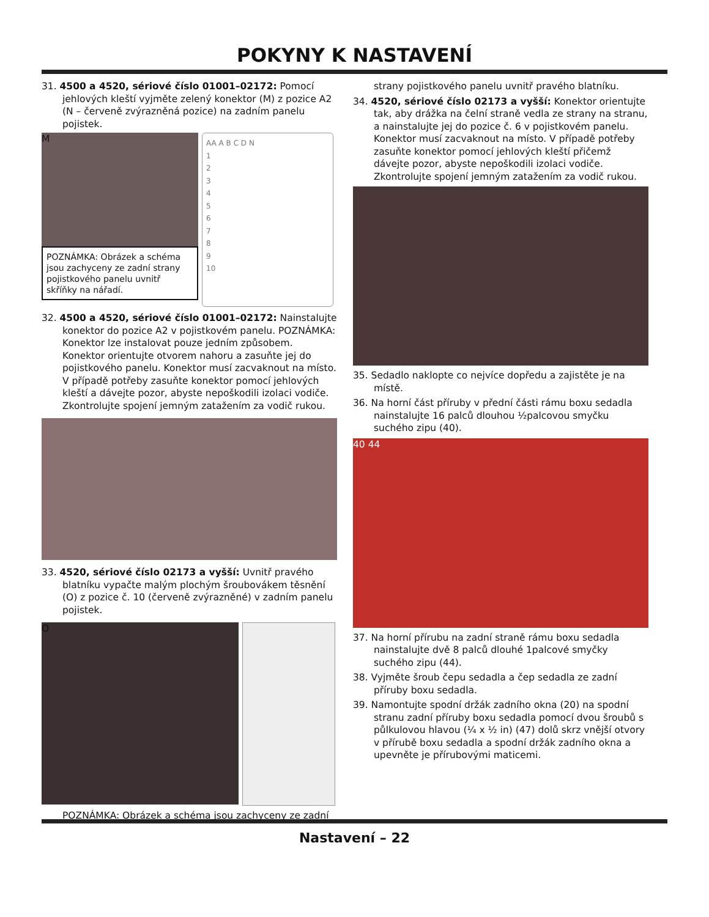POKYNY K NASTAVENÍ
31. 4500 a 4520, sériové číslo 01001–02172: Pomocí jehlových kleští vyjměte zelený konektor (M) z pozice A2 (N – červeně zvýrazněná pozice) na zadním panelu pojistek.
M
POZNÁMKA: Obrázek a schéma jsou zachyceny ze zadní strany pojistkového panelu uvnitř skříňky na nářadí.
AA A B C D N
1
2
3
4
5
6
7
8
9
10
32. 4500 a 4520, sériové číslo 01001–02172: Nainstalujte konektor do pozice A2 v pojistkovém panelu. POZNÁMKA: Konektor lze instalovat pouze jedním způsobem. Konektor orientujte otvorem nahoru a zasuňte jej do pojistkového panelu. Konektor musí zacvaknout na místo. V případě potřeby zasuňte konektor pomocí jehlových kleští a dávejte pozor, abyste nepoškodili izolaci vodiče. Zkontrolujte spojení jemným zatažením za vodič rukou.
33. 4520, sériové číslo 02173 a vyšší: Uvnitř pravého blatníku vypačte malým plochým šroubovákem těsnění (O) z pozice č. 10 (červeně zvýrazněné) v zadním panelu pojistek.
O
POZNÁMKA: Obrázek a schéma jsou zachyceny ze zadní
strany pojistkového panelu uvnitř pravého blatníku.
34. 4520, sériové číslo 02173 a vyšší: Konektor orientujte tak, aby drážka na čelní straně vedla ze strany na stranu, a nainstalujte jej do pozice č. 6 v pojistkovém panelu. Konektor musí zacvaknout na místo. V případě potřeby zasuňte konektor pomocí jehlových kleští přičemž dávejte pozor, abyste nepoškodili izolaci vodiče. Zkontrolujte spojení jemným zatažením za vodič rukou.
35. Sedadlo naklopte co nejvíce dopředu a zajistěte je na místě.
36. Na horní část příruby v přední části rámu boxu sedadla nainstalujte 16 palců dlouhou ½palcovou smyčku suchého zipu (40).
40 44
37. Na horní přírubu na zadní straně rámu boxu sedadla nainstalujte dvě 8 palců dlouhé 1palcové smyčky suchého zipu (44).
38. Vyjměte šroub čepu sedadla a čep sedadla ze zadní příruby boxu sedadla.
39. Namontujte spodní držák zadního okna (20) na spodní stranu zadní příruby boxu sedadla pomocí dvou šroubů s půlkulovou hlavou (¼ x ½ in) (47) dolů skrz vnější otvory v přírubě boxu sedadla a spodní držák zadního okna a upevněte je přírubovými maticemi.
Nastavení – 22